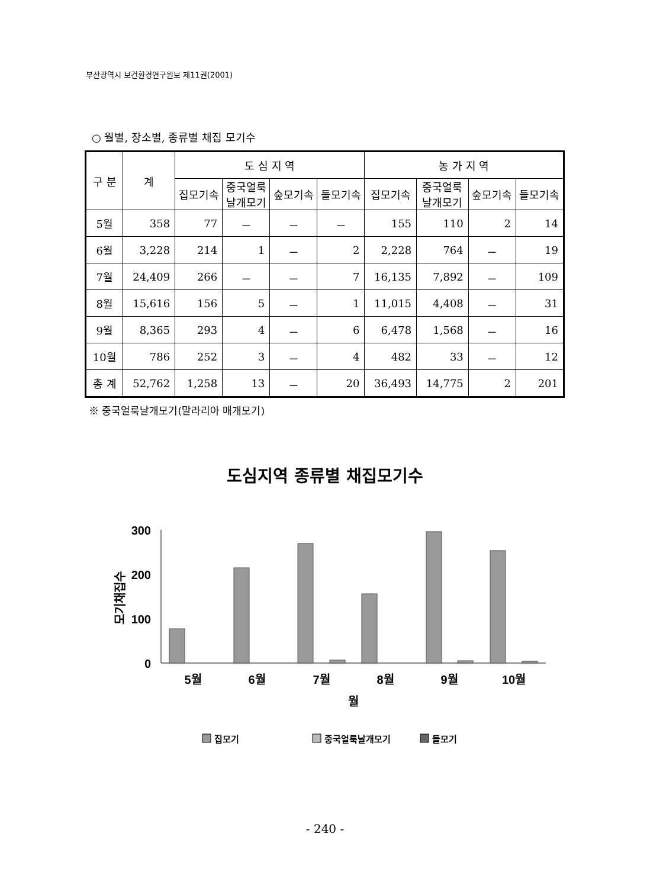부산광역시 보건환경연구원보 제11권(2001)
○ 월별, 장소별, 종류별 채집 모기수
| 구 분 | 계 | 도 심 지 역 | | | | 농 가 지 역 | | | |
| --- | --- | --- | --- | --- | --- | --- | --- | --- | --- |
| | | 집모기속 | 중국얼룩 날개모기 | 숲모기속 | 들모기속 | 집모기속 | 중국얼룩 날개모기 | 숲모기속 | 들모기속 |
| 5월 | 358 | 77 | － | － | － | 155 | 110 | 2 | 14 |
| 6월 | 3,228 | 214 | 1 | － | 2 | 2,228 | 764 | － | 19 |
| 7월 | 24,409 | 266 | － | － | 7 | 16,135 | 7,892 | － | 109 |
| 8월 | 15,616 | 156 | 5 | － | 1 | 11,015 | 4,408 | － | 31 |
| 9월 | 8,365 | 293 | 4 | － | 6 | 6,478 | 1,568 | － | 16 |
| 10월 | 786 | 252 | 3 | － | 4 | 482 | 33 | － | 12 |
| 총 계 | 52,762 | 1,258 | 13 | － | 20 | 36,493 | 14,775 | 2 | 201 |
※ 중국얼룩날개모기(말라리아 매개모기)
도심지역 종류별 채집모기수
300
200
100
0
모기채집수
5월
6월
7월
8월
9월
10월
월
집모기
중국얼룩날개모기
들모기
- 240 -